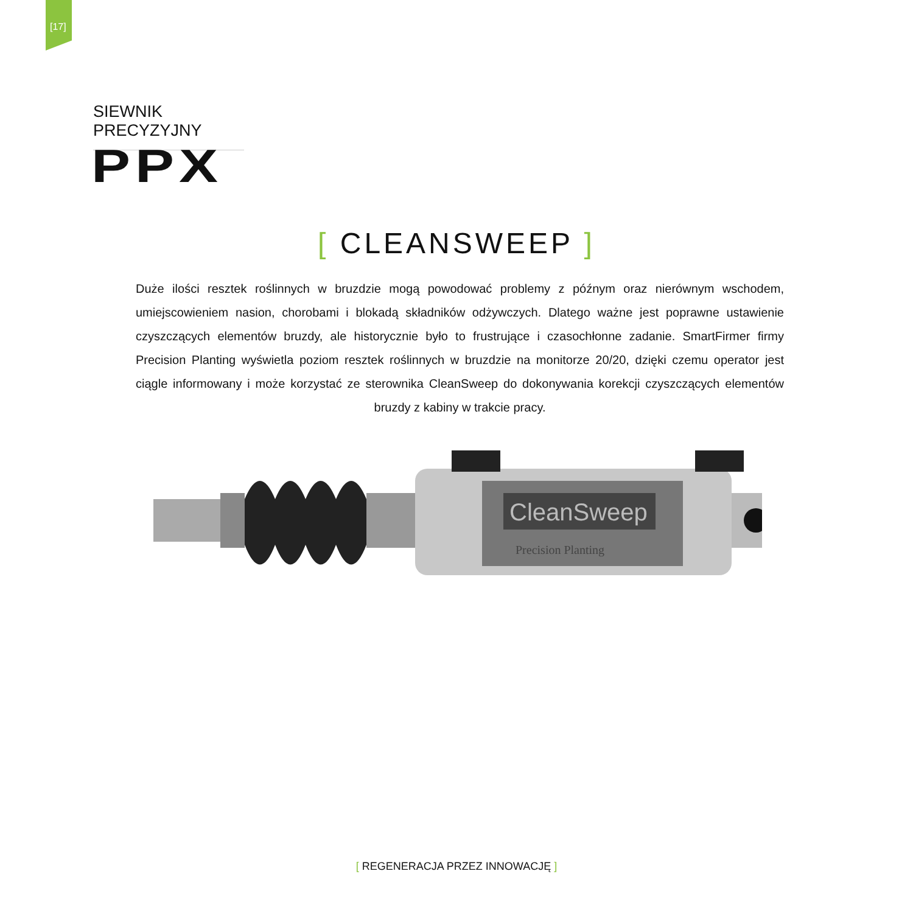[17]
SIEWNIK PRECYZYJNY
PPX
[ CLEANSWEEP ]
Duże ilości resztek roślinnych w bruzdzie mogą powodować problemy z późnym oraz nierównym wschodem, umiejscowieniem nasion, chorobami i blokadą składników odżywczych. Dlatego ważne jest poprawne ustawienie czyszczących elementów bruzdy, ale historycznie było to frustrujące i czasochłonne zadanie. SmartFirmer firmy Precision Planting wyświetla poziom resztek roślinnych w bruzdzie na monitorze 20/20, dzięki czemu operator jest ciągle informowany i może korzystać ze sterownika CleanSweep do dokonywania korekcji czyszczących elementów bruzdy z kabiny w trakcie pracy.
CleanSweep
Precision Planting
[ REGENERACJA PRZEZ INNOWACJĘ ]